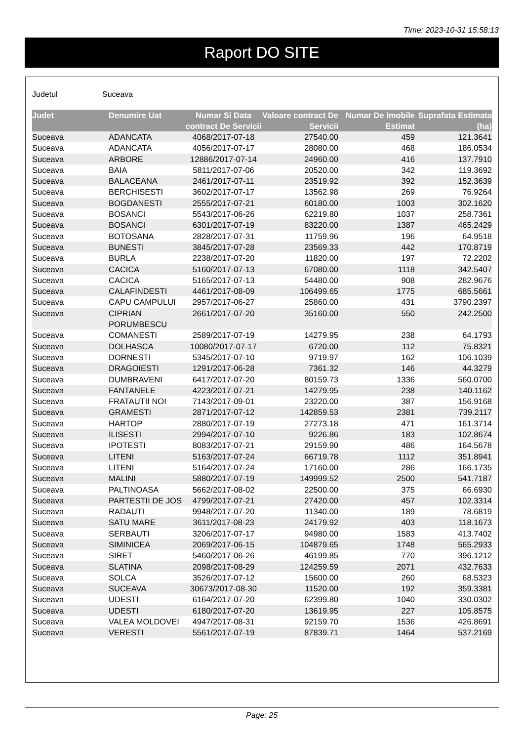Time: 2023-10-31 15:58:13
Raport DO SITE
Judetul Suceava
| Judet | Denumire Uat | Numar Si Data contract De Servicii | Valoare contract De Servicii | Numar De Imobile Estimat | Suprafata Estimata (ha) |
| --- | --- | --- | --- | --- | --- |
| Suceava | ADANCATA | 4068/2017-07-18 | 27540.00 | 459 | 121.3641 |
| Suceava | ADANCATA | 4056/2017-07-17 | 28080.00 | 468 | 186.0534 |
| Suceava | ARBORE | 12886/2017-07-14 | 24960.00 | 416 | 137.7910 |
| Suceava | BAIA | 5811/2017-07-06 | 20520.00 | 342 | 119.3692 |
| Suceava | BALACEANA | 2461/2017-07-11 | 23519.92 | 392 | 152.3639 |
| Suceava | BERCHISESTI | 3602/2017-07-17 | 13562.98 | 269 | 76.9264 |
| Suceava | BOGDANESTI | 2555/2017-07-21 | 60180.00 | 1003 | 302.1620 |
| Suceava | BOSANCI | 5543/2017-06-26 | 62219.80 | 1037 | 258.7361 |
| Suceava | BOSANCI | 6301/2017-07-19 | 83220.00 | 1387 | 465.2429 |
| Suceava | BOTOSANA | 2828/2017-07-31 | 11759.96 | 196 | 64.9518 |
| Suceava | BUNESTI | 3845/2017-07-28 | 23569.33 | 442 | 170.8719 |
| Suceava | BURLA | 2238/2017-07-20 | 11820.00 | 197 | 72.2202 |
| Suceava | CACICA | 5160/2017-07-13 | 67080.00 | 1118 | 342.5407 |
| Suceava | CACICA | 5165/2017-07-13 | 54480.00 | 908 | 282.9676 |
| Suceava | CALAFINDESTI | 4461/2017-08-09 | 106499.65 | 1775 | 685.5661 |
| Suceava | CAPU CAMPULUI | 2957/2017-06-27 | 25860.00 | 431 | 3790.2397 |
| Suceava | CIPRIAN PORUMBESCU | 2661/2017-07-20 | 35160.00 | 550 | 242.2500 |
| Suceava | COMANESTI | 2589/2017-07-19 | 14279.95 | 238 | 64.1793 |
| Suceava | DOLHASCA | 10080/2017-07-17 | 6720.00 | 112 | 75.8321 |
| Suceava | DORNESTI | 5345/2017-07-10 | 9719.97 | 162 | 106.1039 |
| Suceava | DRAGOIESTI | 1291/2017-06-28 | 7361.32 | 146 | 44.3279 |
| Suceava | DUMBRAVENI | 6417/2017-07-20 | 80159.73 | 1336 | 560.0700 |
| Suceava | FANTANELE | 4223/2017-07-21 | 14279.95 | 238 | 140.1162 |
| Suceava | FRATAUTII NOI | 7143/2017-09-01 | 23220.00 | 387 | 156.9168 |
| Suceava | GRAMESTI | 2871/2017-07-12 | 142859.53 | 2381 | 739.2117 |
| Suceava | HARTOP | 2880/2017-07-19 | 27273.18 | 471 | 161.3714 |
| Suceava | ILISESTI | 2994/2017-07-10 | 9226.86 | 183 | 102.8674 |
| Suceava | IPOTESTI | 8083/2017-07-21 | 29159.90 | 486 | 164.5678 |
| Suceava | LITENI | 5163/2017-07-24 | 66719.78 | 1112 | 351.8941 |
| Suceava | LITENI | 5164/2017-07-24 | 17160.00 | 286 | 166.1735 |
| Suceava | MALINI | 5880/2017-07-19 | 149999.52 | 2500 | 541.7187 |
| Suceava | PALTINOASA | 5662/2017-08-02 | 22500.00 | 375 | 66.6930 |
| Suceava | PARTESTII DE JOS | 4799/2017-07-21 | 27420.00 | 457 | 102.3314 |
| Suceava | RADAUTI | 9948/2017-07-20 | 11340.00 | 189 | 78.6819 |
| Suceava | SATU MARE | 3611/2017-08-23 | 24179.92 | 403 | 118.1673 |
| Suceava | SERBAUTI | 3206/2017-07-17 | 94980.00 | 1583 | 413.7402 |
| Suceava | SIMINICEA | 2069/2017-06-15 | 104879.65 | 1748 | 565.2933 |
| Suceava | SIRET | 5460/2017-06-26 | 46199.85 | 770 | 396.1212 |
| Suceava | SLATINA | 2098/2017-08-29 | 124259.59 | 2071 | 432.7633 |
| Suceava | SOLCA | 3526/2017-07-12 | 15600.00 | 260 | 68.5323 |
| Suceava | SUCEAVA | 30673/2017-08-30 | 11520.00 | 192 | 359.3381 |
| Suceava | UDESTI | 6164/2017-07-20 | 62399.80 | 1040 | 330.0302 |
| Suceava | UDESTI | 6180/2017-07-20 | 13619.95 | 227 | 105.8575 |
| Suceava | VALEA MOLDOVEI | 4947/2017-08-31 | 92159.70 | 1536 | 426.8691 |
| Suceava | VERESTI | 5561/2017-07-19 | 87839.71 | 1464 | 537.2169 |
Page: 25